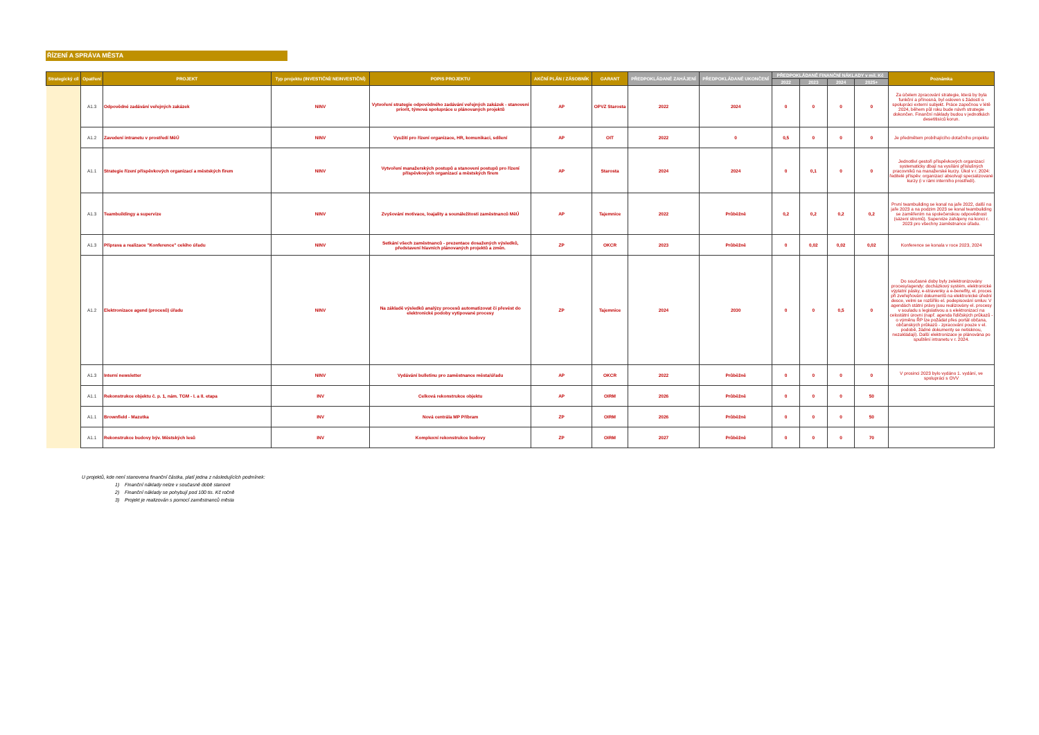ŘÍZENÍ A SPRÁVA MĚSTA
| Strategický cíl | Opatření | PROJEKT | Typ projektu (INVESTIČNÍ/ NEINVESTIČNÍ) | POPIS PROJEKTU | AKČNÍ PLÁN / ZÁSOBNÍK | GARANT | PŘEDPOKLÁDANÉ ZAHÁJENÍ | PŘEDPOKLÁDANÉ UKONČENÍ | PŘEDPOKLÁDANÉ FINANČNÍ NÁKLADY v mil. Kč | | | | Poznámka |
| --- | --- | --- | --- | --- | --- | --- | --- | --- | --- | --- | --- | --- | --- |
| | | | | | | | | | 2022 | 2023 | 2024 | 2025+ | |
| | A1.3 | Odpovědné zadávání veřejných zakázek | NINV | Vytvoření strategie odpovědného zadávání veřejných zakázek - stanovení priorit, týmová spolupráce u plánovaných projektů | AP | OPVZ Starosta | 2022 | 2024 | 0 | 0 | 0 | 0 | Za účelem zpracování strategie, která by byla funkční a přínosná, byl osloven s žádostí o spolupráci externí subjekt. Práce započnou v létě 2024, během půl roku bude návrh strategie dokončen. Finanční náklady budou v jednotkách desetitisíců korun. |
| | A1.2 | Zavedení intranetu v prostředí MěÚ | NINV | Využití pro řízení organizace, HR, komunikaci, sdílení | AP | OIT | 2022 | 0 | 0,5 | 0 | 0 | 0 | Je předmětem probíhajícího dotačního projektu |
| | A1.1 | Strategie řízení příspěvkových organizací a městských firem | NINV | Vytvoření manažerských postupů a stanovení postupů pro řízení příspěvkových organizací a městských firem | AP | Starosta | 2024 | 2024 | 0 | 0,1 | 0 | 0 | Jednotliví gestoři příspěvkových organizací systematicky dbají na vysílání příslušných pracovníků na manažerské kurzy. Úkol v r. 2024: ředitelé příspěv. organizací absolvují specializované kurzy (i v rámi interního prostředí). |
| | A1.3 | Teambuildingy a supervize | NINV | Zvyšování motivace, loajality a sounáležitosti zaměstnanců MěÚ | AP | Tajemnice | 2022 | Průběžně | 0,2 | 0,2 | 0,2 | 0,2 | První teambuilding se konal na jaře 2022, další na jaře 2023 a na podzim 2023 se konal teambuilding se zaměřením na společenskou odpovědnost (sázení stromů). Supervize zahájeny na konci r. 2023 pro všechny zaměstnance úřadu. |
| | A1.3 | Příprava a realizace "Konference" celého úřadu | NINV | Setkání všech zaměstnanců - prezentace dosažených výsledků, představení hlavních plánovaných projektů a změn. | ZP | OKCR | 2023 | Průběžně | 0 | 0,02 | 0,02 | 0,02 | Konference se konala v roce 2023, 2024 |
| | A1.2 | Elektronizace agend (procesů) úřadu | NINV | Na základě výsledků analýzy procesů automatizovat či převést do elektronické podoby vytipované procesy | ZP | Tajemnice | 2024 | 2030 | 0 | 0 | 0,5 | 0 | Do současné doby byly zelektronizovány procesy/agendy: docházkový systém, elektronické výplatní pásky, e-stravenky a e-benefity, el. proces při zveřejňování dokumentů na elektronické úřední desce, velmi se rozšířilo el. podepisování smluv. V agendách státní právy jsou realizovány el. procesy v souladu s legislativou a s elektronizací na celostátní úrovni (např. agenda řidičských průkazů - o výměnu ŘP lze požádat přes portál občana, občanských průkazů - zpracování pouze v el. podobě, žádné dokumenty se netisknou, nezakládají). Další elektronizace je plánována po spuštění intranetu v r. 2024. |
| | A1.3 | Interní newsletter | NINV | Vydávání bulletinu pro zaměstnance města/úřadu | AP | OKCR | 2022 | Průběžně | 0 | 0 | 0 | 0 | V prosinci 2023 bylo vydáno 1. vydání, ve spolupráci s OVV |
| | A1.1 | Rekonstrukce objektu č. p. 1, nám. TGM - I. a II. etapa | INV | Celková rekonstrukce objektu | AP | OIRM | 2026 | Průběžně | 0 | 0 | 0 | 50 | |
| | A1.1 | Brownfield - Mazutka | INV | Nová centrála MP Příbram | ZP | OIRM | 2026 | Průběžně | 0 | 0 | 0 | 50 | |
| | A1.1 | Rekonstrukce budovy býv. Městských lesů | INV | Komplexní rekonstrukce budovy | ZP | OIRM | 2027 | Průběžně | 0 | 0 | 0 | 70 | |
U projektů, kde není stanovena finanční částka, platí jedna z následujících podmínek:
1) Finanční náklady nelze v současné době stanovit
2) Finanční náklady se pohybují pod 100 tis. Kč ročně
3) Projekt je realizován s pomocí zaměstnanců města